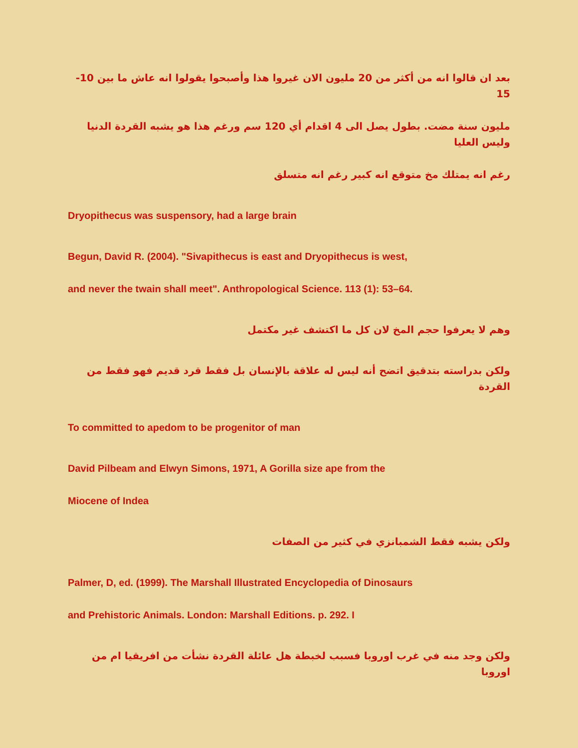بعد ان قالوا انه من أكثر من 20 مليون الان غيروا هذا وأصبحوا يقولوا انه عاش ما بين 10-15
مليون سنة مضت. بطول يصل الى 4 اقدام أي 120 سم ورغم هذا هو يشبه القردة الدنيا وليس العليا
رغم انه يمتلك مخ متوقع انه كبير رغم انه متسلق
Dryopithecus was suspensory, had a large brain
Begun, David R. (2004). "Sivapithecus is east and Dryopithecus is west,
and never the twain shall meet". Anthropological Science. 113 (1): 53–64.
وهم لا يعرفوا حجم المخ لان كل ما اكتشف غير مكتمل
ولكن بدراسته بتدقيق اتضح أنه ليس له علاقة بالإنسان بل فقط قرد قديم فهو فقط من القردة
To committed to apedom to be progenitor of man
David Pilbeam and Elwyn Simons, 1971, A Gorilla size ape from the
Miocene of Indea
ولكن يشبه فقط الشمبانزي في كثير من الصفات
Palmer, D, ed. (1999). The Marshall Illustrated Encyclopedia of Dinosaurs
and Prehistoric Animals. London: Marshall Editions. p. 292. I
ولكن وجد منه في غرب اوروبا فسبب لخبطة هل عائلة القردة نشأت من افريقيا ام من اوروبا